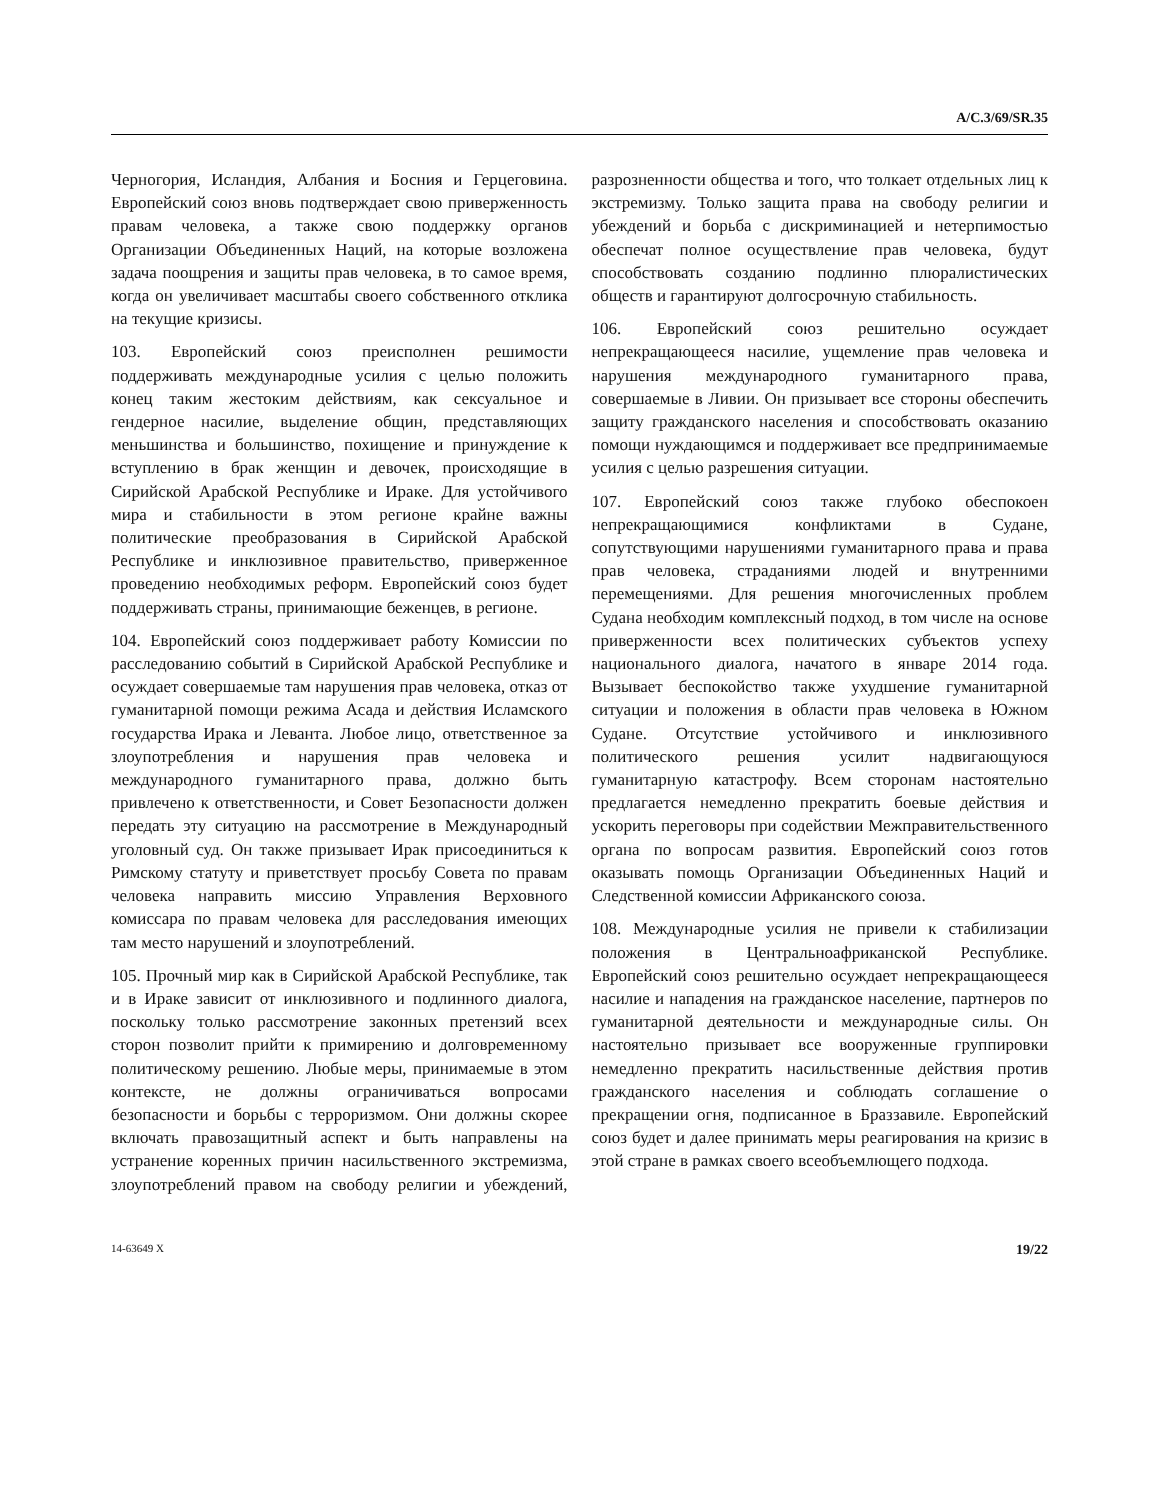A/C.3/69/SR.35
Черногория, Исландия, Албания и Босния и Герцеговина. Европейский союз вновь подтверждает свою приверженность правам человека, а также свою поддержку органов Организации Объединенных Наций, на которые возложена задача поощрения и защиты прав человека, в то самое время, когда он увеличивает масштабы своего собственного отклика на текущие кризисы.
103. Европейский союз преисполнен решимости поддерживать международные усилия с целью положить конец таким жестоким действиям, как сексуальное и гендерное насилие, выделение общин, представляющих меньшинства и большинство, похищение и принуждение к вступлению в брак женщин и девочек, происходящие в Сирийской Арабской Республике и Ираке. Для устойчивого мира и стабильности в этом регионе крайне важны политические преобразования в Сирийской Арабской Республике и инклюзивное правительство, приверженное проведению необходимых реформ. Европейский союз будет поддерживать страны, принимающие беженцев, в регионе.
104. Европейский союз поддерживает работу Комиссии по расследованию событий в Сирийской Арабской Республике и осуждает совершаемые там нарушения прав человека, отказ от гуманитарной помощи режима Асада и действия Исламского государства Ирака и Леванта. Любое лицо, ответственное за злоупотребления и нарушения прав человека и международного гуманитарного права, должно быть привлечено к ответственности, и Совет Безопасности должен передать эту ситуацию на рассмотрение в Международный уголовный суд. Он также призывает Ирак присоединиться к Римскому статуту и приветствует просьбу Совета по правам человека направить миссию Управления Верховного комиссара по правам человека для расследования имеющих там место нарушений и злоупотреблений.
105. Прочный мир как в Сирийской Арабской Республике, так и в Ираке зависит от инклюзивного и подлинного диалога, поскольку только рассмотрение законных претензий всех сторон позволит прийти к примирению и долговременному политическому решению. Любые меры, принимаемые в этом контексте, не должны ограничиваться вопросами безопасности и борьбы с терроризмом. Они должны скорее включать правозащитный аспект и быть направлены на устранение коренных причин насильственного экстремизма, злоупотреблений правом на свободу религии и убеждений, разрозненности общества и того, что толкает отдельных лиц к экстремизму. Только защита права на свободу религии и убеждений и борьба с дискриминацией и нетерпимостью обеспечат полное осуществление прав человека, будут способствовать созданию подлинно плюралистических обществ и гарантируют долгосрочную стабильность.
106. Европейский союз решительно осуждает непрекращающееся насилие, ущемление прав человека и нарушения международного гуманитарного права, совершаемые в Ливии. Он призывает все стороны обеспечить защиту гражданского населения и способствовать оказанию помощи нуждающимся и поддерживает все предпринимаемые усилия с целью разрешения ситуации.
107. Европейский союз также глубоко обеспокоен непрекращающимися конфликтами в Судане, сопутствующими нарушениями гуманитарного права и права прав человека, страданиями людей и внутренними перемещениями. Для решения многочисленных проблем Судана необходим комплексный подход, в том числе на основе приверженности всех политических субъектов успеху национального диалога, начатого в январе 2014 года. Вызывает беспокойство также ухудшение гуманитарной ситуации и положения в области прав человека в Южном Судане. Отсутствие устойчивого и инклюзивного политического решения усилит надвигающуюся гуманитарную катастрофу. Всем сторонам настоятельно предлагается немедленно прекратить боевые действия и ускорить переговоры при содействии Межправительственного органа по вопросам развития. Европейский союз готов оказывать помощь Организации Объединенных Наций и Следственной комиссии Африканского союза.
108. Международные усилия не привели к стабилизации положения в Центральноафриканской Республике. Европейский союз решительно осуждает непрекращающееся насилие и нападения на гражданское население, партнеров по гуманитарной деятельности и международные силы. Он настоятельно призывает все вооруженные группировки немедленно прекратить насильственные действия против гражданского населения и соблюдать соглашение о прекращении огня, подписанное в Браззавиле. Европейский союз будет и далее принимать меры реагирования на кризис в этой стране в рамках своего всеобъемлющего подхода.
14-63649 X 19/22